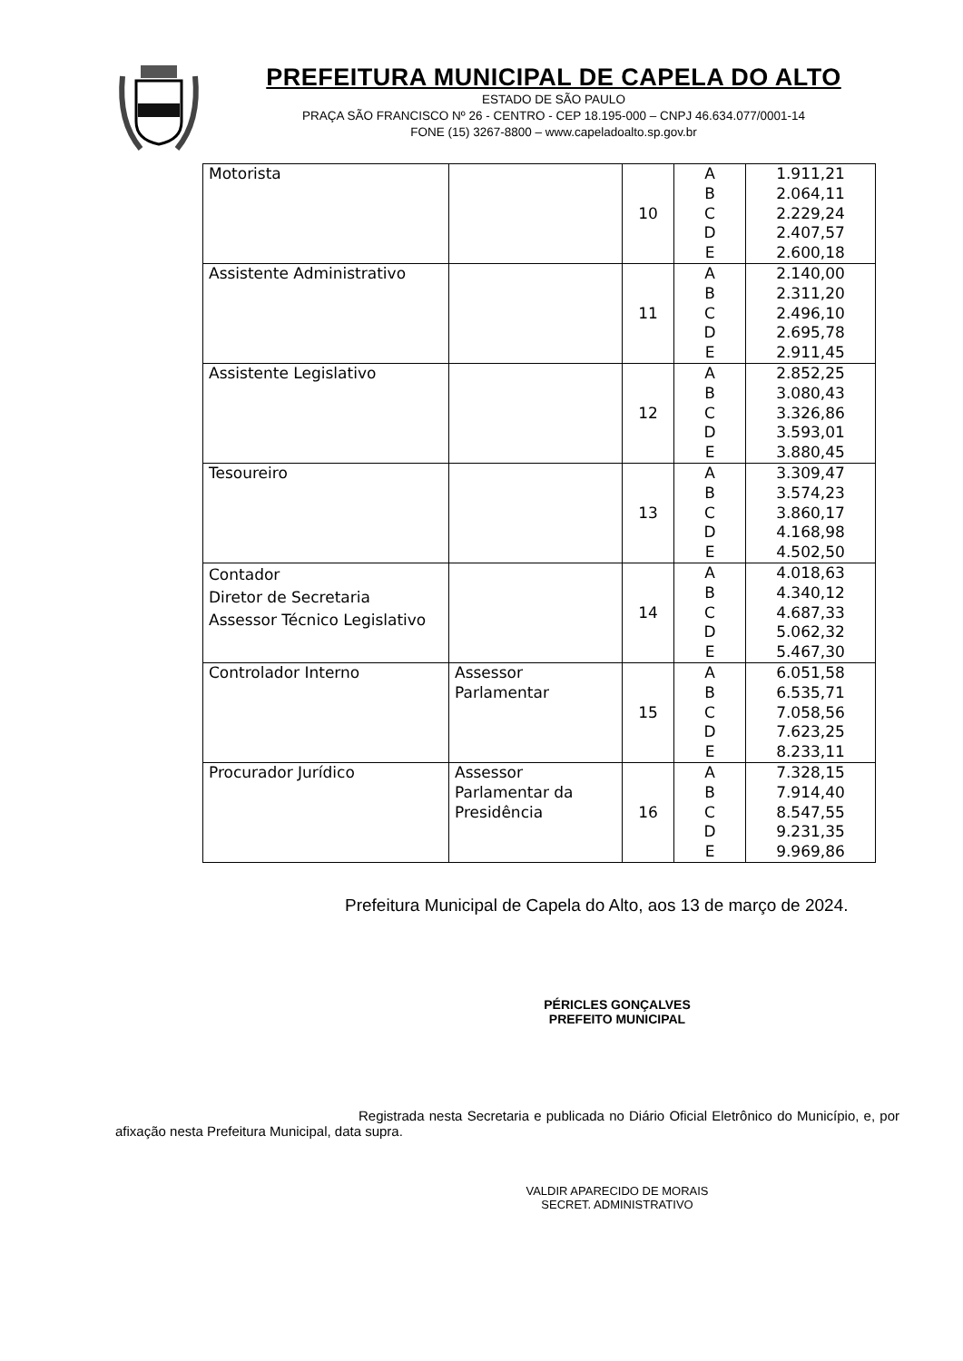PREFEITURA MUNICIPAL DE CAPELA DO ALTO
ESTADO DE SÃO PAULO
PRAÇA SÃO FRANCISCO Nº 26 - CENTRO - CEP 18.195-000 – CNPJ 46.634.077/0001-14
FONE (15) 3267-8800 – www.capeladoalto.sp.gov.br
| Motorista | | 10 | A B C D E | 1.911,21 2.064,11 2.229,24 2.407,57 2.600,18 |
| Assistente Administrativo | | 11 | A B C D E | 2.140,00 2.311,20 2.496,10 2.695,78 2.911,45 |
| Assistente Legislativo | | 12 | A B C D E | 2.852,25 3.080,43 3.326,86 3.593,01 3.880,45 |
| Tesoureiro | | 13 | A B C D E | 3.309,47 3.574,23 3.860,17 4.168,98 4.502,50 |
| Contador Diretor de Secretaria Assessor Técnico Legislativo | | 14 | A B C D E | 4.018,63 4.340,12 4.687,33 5.062,32 5.467,30 |
| Controlador Interno | Assessor Parlamentar | 15 | A B C D E | 6.051,58 6.535,71 7.058,56 7.623,25 8.233,11 |
| Procurador Jurídico | Assessor Parlamentar da Presidência | 16 | A B C D E | 7.328,15 7.914,40 8.547,55 9.231,35 9.969,86 |
Prefeitura Municipal de Capela do Alto, aos 13 de março de 2024.
PÉRICLES GONÇALVES
PREFEITO MUNICIPAL
Registrada nesta Secretaria e publicada no Diário Oficial Eletrônico do Município, e, por afixação nesta Prefeitura Municipal, data supra.
VALDIR APARECIDO DE MORAIS
SECRET. ADMINISTRATIVO